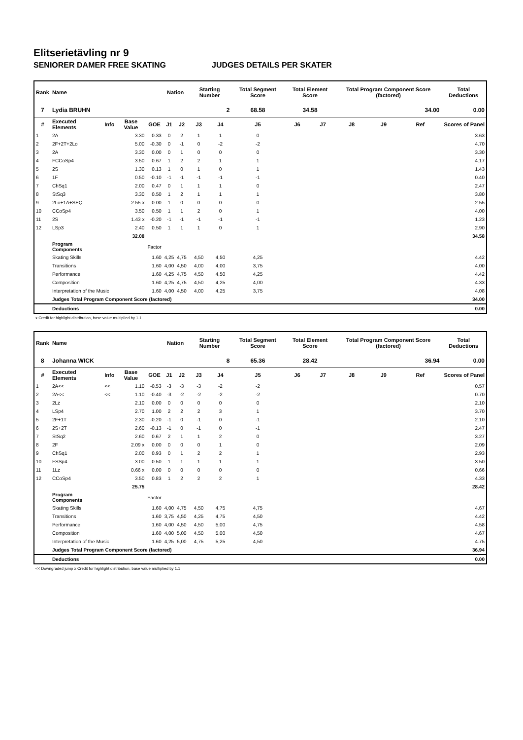Elitserietävling nr 9
SENIORER DAMER FREE SKATING JUDGES DETAILS PER SKATER
| Rank | Name | | | | Nation | | Starting Number | | Total Segment Score | Total Element Score | | Total Program Component Score (factored) | | | Total Deductions |
| --- | --- | --- | --- | --- | --- | --- | --- | --- | --- | --- | --- | --- | --- | --- | --- |
| 7 | Lydia BRUHN | | | | | | 2 | | 68.58 | 34.58 | | 34.00 | | | 0.00 |
| # | Executed Elements | Info | Base Value | GOE | J1 | J2 | J3 | J4 | J5 | J6 | J7 | J8 | J9 | Ref | Scores of Panel |
| 1 | 2A | | 3.30 | 0.33 | 0 | 2 | 1 | 1 | 0 | | | | | | 3.63 |
| 2 | 2F+2T+2Lo | | 5.00 | -0.30 | 0 | -1 | 0 | -2 | -2 | | | | | | 4.70 |
| 3 | 2A | | 3.30 | 0.00 | 0 | 1 | 0 | 0 | 0 | | | | | | 3.30 |
| 4 | FCCoSp4 | | 3.50 | 0.67 | 1 | 2 | 2 | 1 | 1 | | | | | | 4.17 |
| 5 | 2S | | 1.30 | 0.13 | 1 | 0 | 1 | 0 | 1 | | | | | | 1.43 |
| 6 | 1F | | 0.50 | -0.10 | -1 | -1 | -1 | -1 | -1 | | | | | | 0.40 |
| 7 | ChSq1 | | 2.00 | 0.47 | 0 | 1 | 1 | 1 | 0 | | | | | | 2.47 |
| 8 | StSq3 | | 3.30 | 0.50 | 1 | 2 | 1 | 1 | 1 | | | | | | 3.80 |
| 9 | 2Lo+1A+SEQ | | 2.55 x | 0.00 | 1 | 0 | 0 | 0 | 0 | | | | | | 2.55 |
| 10 | CCoSp4 | | 3.50 | 0.50 | 1 | 1 | 2 | 0 | 1 | | | | | | 4.00 |
| 11 | 2S | | 1.43 x | -0.20 | -1 | -1 | -1 | -1 | -1 | | | | | | 1.23 |
| 12 | LSp3 | | 2.40 | 0.50 | 1 | 1 | 1 | 0 | 1 | | | | | | 2.90 |
| | | | 32.08 | | | | | | | | | | | | 34.58 |
| | Program Components | | | Factor | | | | | | | | | | | |
| | Skating Skills | | | 1.60 | 4,25 | 4,75 | 4,50 | 4,50 | 4,25 | | | | | | 4.42 |
| | Transitions | | | 1.60 | 4,00 | 4,50 | 4,00 | 4,00 | 3,75 | | | | | | 4.00 |
| | Performance | | | 1.60 | 4,25 | 4,75 | 4,50 | 4,50 | 4,25 | | | | | | 4.42 |
| | Composition | | | 1.60 | 4,25 | 4,75 | 4,50 | 4,25 | 4,00 | | | | | | 4.33 |
| | Interpretation of the Music | | | 1.60 | 4,00 | 4,50 | 4,00 | 4,25 | 3,75 | | | | | | 4.08 |
| | Judges Total Program Component Score (factored) | | | | | | | | | | | | | | 34.00 |
| | Deductions | | | | | | | | | | | | | | 0.00 |
x Credit for highlight distribution, base value multiplied by 1.1
| Rank | Name | | | | Nation | | Starting Number | | Total Segment Score | Total Element Score | | Total Program Component Score (factored) | | | Total Deductions |
| --- | --- | --- | --- | --- | --- | --- | --- | --- | --- | --- | --- | --- | --- | --- | --- |
| 8 | Johanna WICK | | | | | | 8 | | 65.36 | 28.42 | | 36.94 | | | 0.00 |
| # | Executed Elements | Info | Base Value | GOE | J1 | J2 | J3 | J4 | J5 | J6 | J7 | J8 | J9 | Ref | Scores of Panel |
| 1 | 2A<< | << | 1.10 | -0.53 | -3 | -3 | -3 | -2 | -2 | | | | | | 0.57 |
| 2 | 2A<< | << | 1.10 | -0.40 | -3 | -2 | -2 | -2 | -2 | | | | | | 0.70 |
| 3 | 2Lz | | 2.10 | 0.00 | 0 | 0 | 0 | 0 | 0 | | | | | | 2.10 |
| 4 | LSp4 | | 2.70 | 1.00 | 2 | 2 | 2 | 3 | 1 | | | | | | 3.70 |
| 5 | 2F+1T | | 2.30 | -0.20 | -1 | 0 | -1 | 0 | -1 | | | | | | 2.10 |
| 6 | 2S+2T | | 2.60 | -0.13 | -1 | 0 | -1 | 0 | -1 | | | | | | 2.47 |
| 7 | StSq2 | | 2.60 | 0.67 | 2 | 1 | 1 | 2 | 0 | | | | | | 3.27 |
| 8 | 2F | | 2.09 x | 0.00 | 0 | 0 | 0 | 1 | 0 | | | | | | 2.09 |
| 9 | ChSq1 | | 2.00 | 0.93 | 0 | 1 | 2 | 2 | 1 | | | | | | 2.93 |
| 10 | FSSp4 | | 3.00 | 0.50 | 1 | 1 | 1 | 1 | 1 | | | | | | 3.50 |
| 11 | 1Lz | | 0.66 x | 0.00 | 0 | 0 | 0 | 0 | 0 | | | | | | 0.66 |
| 12 | CCoSp4 | | 3.50 | 0.83 | 1 | 2 | 2 | 2 | 1 | | | | | | 4.33 |
| | | | 25.75 | | | | | | | | | | | | 28.42 |
| | Program Components | | | Factor | | | | | | | | | | | |
| | Skating Skills | | | 1.60 | 4,00 | 4,75 | 4,50 | 4,75 | 4,75 | | | | | | 4.67 |
| | Transitions | | | 1.60 | 3,75 | 4,50 | 4,25 | 4,75 | 4,50 | | | | | | 4.42 |
| | Performance | | | 1.60 | 4,00 | 4,50 | 4,50 | 5,00 | 4,75 | | | | | | 4.58 |
| | Composition | | | 1.60 | 4,00 | 5,00 | 4,50 | 5,00 | 4,50 | | | | | | 4.67 |
| | Interpretation of the Music | | | 1.60 | 4,25 | 5,00 | 4,75 | 5,25 | 4,50 | | | | | | 4.75 |
| | Judges Total Program Component Score (factored) | | | | | | | | | | | | | | 36.94 |
| | Deductions | | | | | | | | | | | | | | 0.00 |
<< Downgraded jump x Credit for highlight distribution, base value multiplied by 1.1